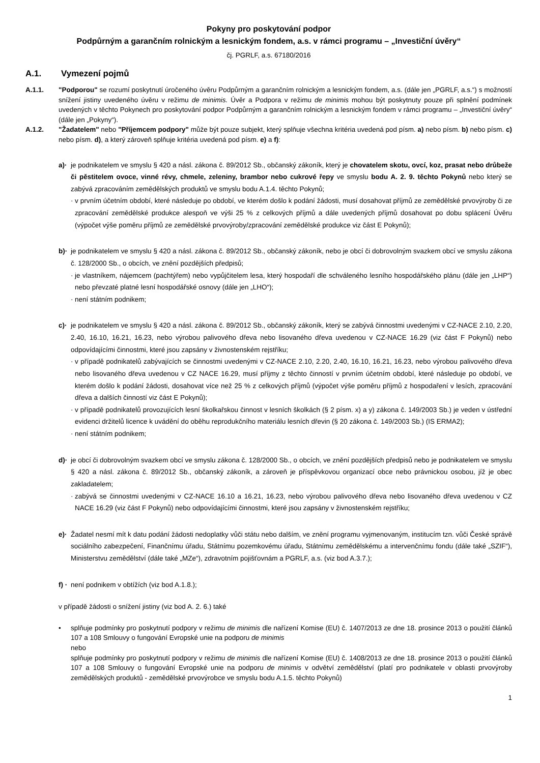Pokyny pro poskytování podpor
Podpůrným a garančním rolnickým a lesnickým fondem, a.s. v rámci programu – „Investiční úvěry“
čj. PGRLF, a.s. 67180/2016
A.1. Vymezení pojmů
A.1.1. "Podporou" se rozumí poskytnutí úročeného úvěru Podpůrným a garančním rolnickým a lesnickým fondem, a.s. (dále jen „PGRLF, a.s.“) s možností snížení jistiny uvedeného úvěru v režimu de minimis. Úvěr a Podpora v režimu de minimis mohou být poskytnuty pouze při splnění podmínek uvedených v těchto Pokynech pro poskytování podpor Podpůrným a garančním rolnickým a lesnickým fondem v rámci programu – „Investiční úvěry“ (dále jen „Pokyny“).
A.1.2. "Žadatelem" nebo "Příjemcem podpory" může být pouze subjekt, který splňuje všechna kritéria uvedená pod písm. a) nebo písm. b) nebo písm. c) nebo písm. d), a který zároveň splňuje kritéria uvedená pod písm. e) a f):
a)·
je podnikatelem ve smyslu § 420 a násl. zákona č. 89/2012 Sb., občanský zákoník, který je chovatelem skotu, ovcí, koz, prasat nebo drůbeže či pěstitelem ovoce, vinné révy, chmele, zeleniny, brambor nebo cukrové řepy ve smyslu bodu A. 2. 9. těchto Pokynů nebo který se zabývá zpracováním zemědělských produktů ve smyslu bodu A.1.4. těchto Pokynů;
·
v prvním účetním období, které následuje po období, ve kterém došlo k podání žádosti, musí dosahovat příjmů ze zemědělské prvovýroby či ze zpracování zemědělské produkce alespoň ve výši 25 % z celkových příjmů a dále uvedených příjmů dosahovat po dobu splácení Úvěru (výpočet výše poměru příjmů ze zemědělské prvovýroby/zpracování zemědělské produkce viz část E Pokynů);
b)·
je podnikatelem ve smyslu § 420 a násl. zákona č. 89/2012 Sb., občanský zákoník, nebo je obcí či dobrovolným svazkem obcí ve smyslu zákona č. 128/2000 Sb., o obcích, ve znění pozdějších předpisů;
·
je vlastníkem, nájemcem (pachtýřem) nebo vypůjčitelem lesa, který hospodaří dle schváleného lesního hospodářského plánu (dále jen „LHP“) nebo převzaté platné lesní hospodářské osnovy (dále jen „LHO“);
·
není státním podnikem;
c)·
je podnikatelem ve smyslu § 420 a násl. zákona č. 89/2012 Sb., občanský zákoník, který se zabývá činnostmi uvedenými v CZ-NACE 2.10, 2.20, 2.40, 16.10, 16.21, 16.23, nebo výrobou palivového dřeva nebo lisovaného dřeva uvedenou v CZ-NACE 16.29 (viz část F Pokynů) nebo odpovídajícími činnostmi, které jsou zapsány v živnostenském rejstříku;
·
v případě podnikatelů zabývajících se činnostmi uvedenými v CZ-NACE 2.10, 2.20, 2.40, 16.10, 16.21, 16.23, nebo výrobou palivového dřeva nebo lisovaného dřeva uvedenou v CZ NACE 16.29, musí příjmy z těchto činností v prvním účetním období, které následuje po období, ve kterém došlo k podání žádosti, dosahovat více než 25 % z celkových příjmů (výpočet výše poměru příjmů z hospodaření v lesích, zpracování dřeva a dalších činností viz část E Pokynů);
·
v případě podnikatelů provozujících lesní školkařskou činnost v lesních školkách (§ 2 písm. x) a y) zákona č. 149/2003 Sb.) je veden v ústřední evidenci držitelů licence k uvádění do oběhu reprodukčního materiálu lesních dřevin (§ 20 zákona č. 149/2003 Sb.) (IS ERMA2);
·
není státním podnikem;
d)·
je obcí či dobrovolným svazkem obcí ve smyslu zákona č. 128/2000 Sb., o obcích, ve znění pozdějších předpisů nebo je podnikatelem ve smyslu § 420 a násl. zákona č. 89/2012 Sb., občanský zákoník, a zároveň je příspěvkovou organizací obce nebo právnickou osobou, jíž je obec zakladatelem;
·
zabývá se činnostmi uvedenými v CZ-NACE 16.10 a 16.21, 16.23, nebo výrobou palivového dřeva nebo lisovaného dřeva uvedenou v CZ NACE 16.29 (viz část F Pokynů) nebo odpovídajícími činnostmi, které jsou zapsány v živnostenském rejstříku;
e)·
Žadatel nesmí mít k datu podání žádosti nedoplatky vůči státu nebo dalším, ve znění programu vyjmenovaným, institucím tzn. vůči České správě sociálního zabezpečení, Finančnímu úřadu, Státnímu pozemkovému úřadu, Státnímu zemědělskému a intervenčnímu fondu (dále také „SZIF“), Ministerstvu zemědělství (dále také „MZe“), zdravotním pojišťovnám a PGRLF, a.s. (viz bod A.3.7.);
f) ·
není podnikem v obtížích (viz bod A.1.8.);
v případě žádosti o snížení jistiny (viz bod A. 2. 6.) také
• splňuje podmínky pro poskytnutí podpory v režimu de minimis dle nařízení Komise (EU) č. 1407/2013 ze dne 18. prosince 2013 o použití článků 107 a 108 Smlouvy o fungování Evropské unie na podporu de minimis
nebo
splňuje podmínky pro poskytnutí podpory v režimu de minimis dle nařízení Komise (EU) č. 1408/2013 ze dne 18. prosince 2013 o použití článků 107 a 108 Smlouvy o fungování Evropské unie na podporu de minimis v odvětví zemědělství (platí pro podnikatele v oblasti prvovýroby zemědělských produktů - zemědělské prvovýrobce ve smyslu bodu A.1.5. těchto Pokynů)
1